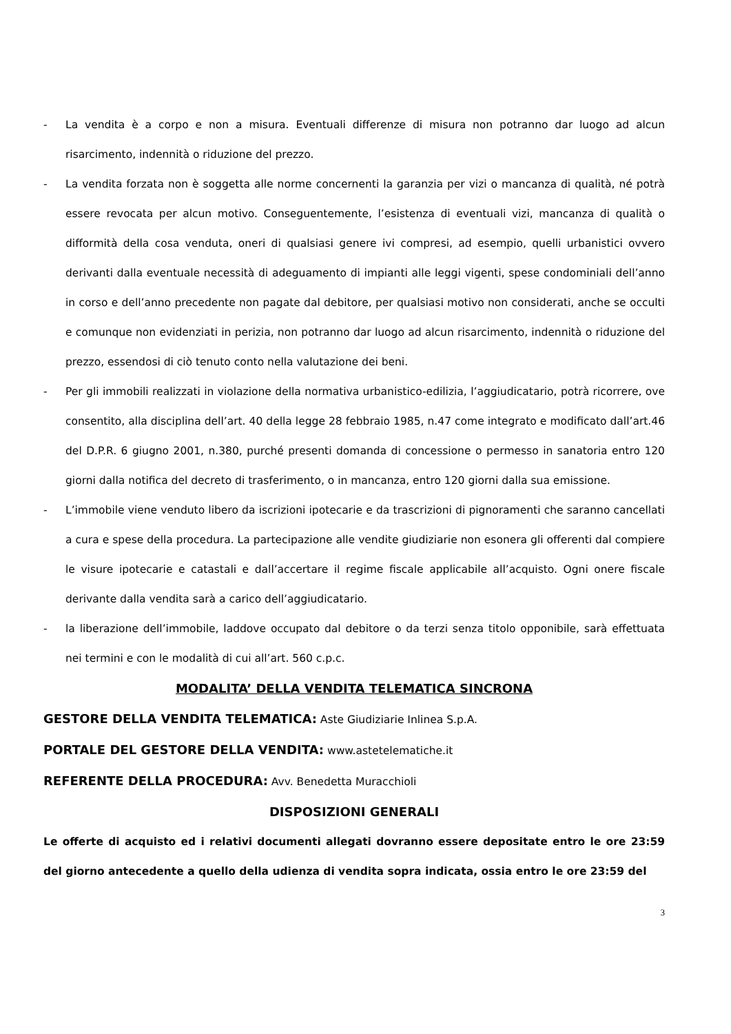- La vendita è a corpo e non a misura. Eventuali differenze di misura non potranno dar luogo ad alcun risarcimento, indennità o riduzione del prezzo.
- La vendita forzata non è soggetta alle norme concernenti la garanzia per vizi o mancanza di qualità, né potrà essere revocata per alcun motivo. Conseguentemente, l’esistenza di eventuali vizi, mancanza di qualità o difformità della cosa venduta, oneri di qualsiasi genere ivi compresi, ad esempio, quelli urbanistici ovvero derivanti dalla eventuale necessità di adeguamento di impianti alle leggi vigenti, spese condominiali dell’anno in corso e dell’anno precedente non pagate dal debitore, per qualsiasi motivo non considerati, anche se occulti e comunque non evidenziati in perizia, non potranno dar luogo ad alcun risarcimento, indennità o riduzione del prezzo, essendosi di ciò tenuto conto nella valutazione dei beni.
- Per gli immobili realizzati in violazione della normativa urbanistico-edilizia, l’aggiudicatario, potrà ricorrere, ove consentito, alla disciplina dell’art. 40 della legge 28 febbraio 1985, n.47 come integrato e modificato dall’art.46 del D.P.R. 6 giugno 2001, n.380, purché presenti domanda di concessione o permesso in sanatoria entro 120 giorni dalla notifica del decreto di trasferimento, o in mancanza, entro 120 giorni dalla sua emissione.
- L’immobile viene venduto libero da iscrizioni ipotecarie e da trascrizioni di pignoramenti che saranno cancellati a cura e spese della procedura. La partecipazione alle vendite giudiziarie non esonera gli offerenti dal compiere le visure ipotecarie e catastali e dall’accertare il regime fiscale applicabile all’acquisto. Ogni onere fiscale derivante dalla vendita sarà a carico dell’aggiudicatario.
- la liberazione dell’immobile, laddove occupato dal debitore o da terzi senza titolo opponibile, sarà effettuata nei termini e con le modalità di cui all’art. 560 c.p.c.
MODALITA’ DELLA VENDITA TELEMATICA SINCRONA
GESTORE DELLA VENDITA TELEMATICA: Aste Giudiziarie Inlinea S.p.A.
PORTALE DEL GESTORE DELLA VENDITA: www.astetelematiche.it
REFERENTE DELLA PROCEDURA: Avv. Benedetta Muracchioli
DISPOSIZIONI GENERALI
Le offerte di acquisto ed i relativi documenti allegati dovranno essere depositate entro le ore 23:59 del giorno antecedente a quello della udienza di vendita sopra indicata, ossia entro le ore 23:59 del
3